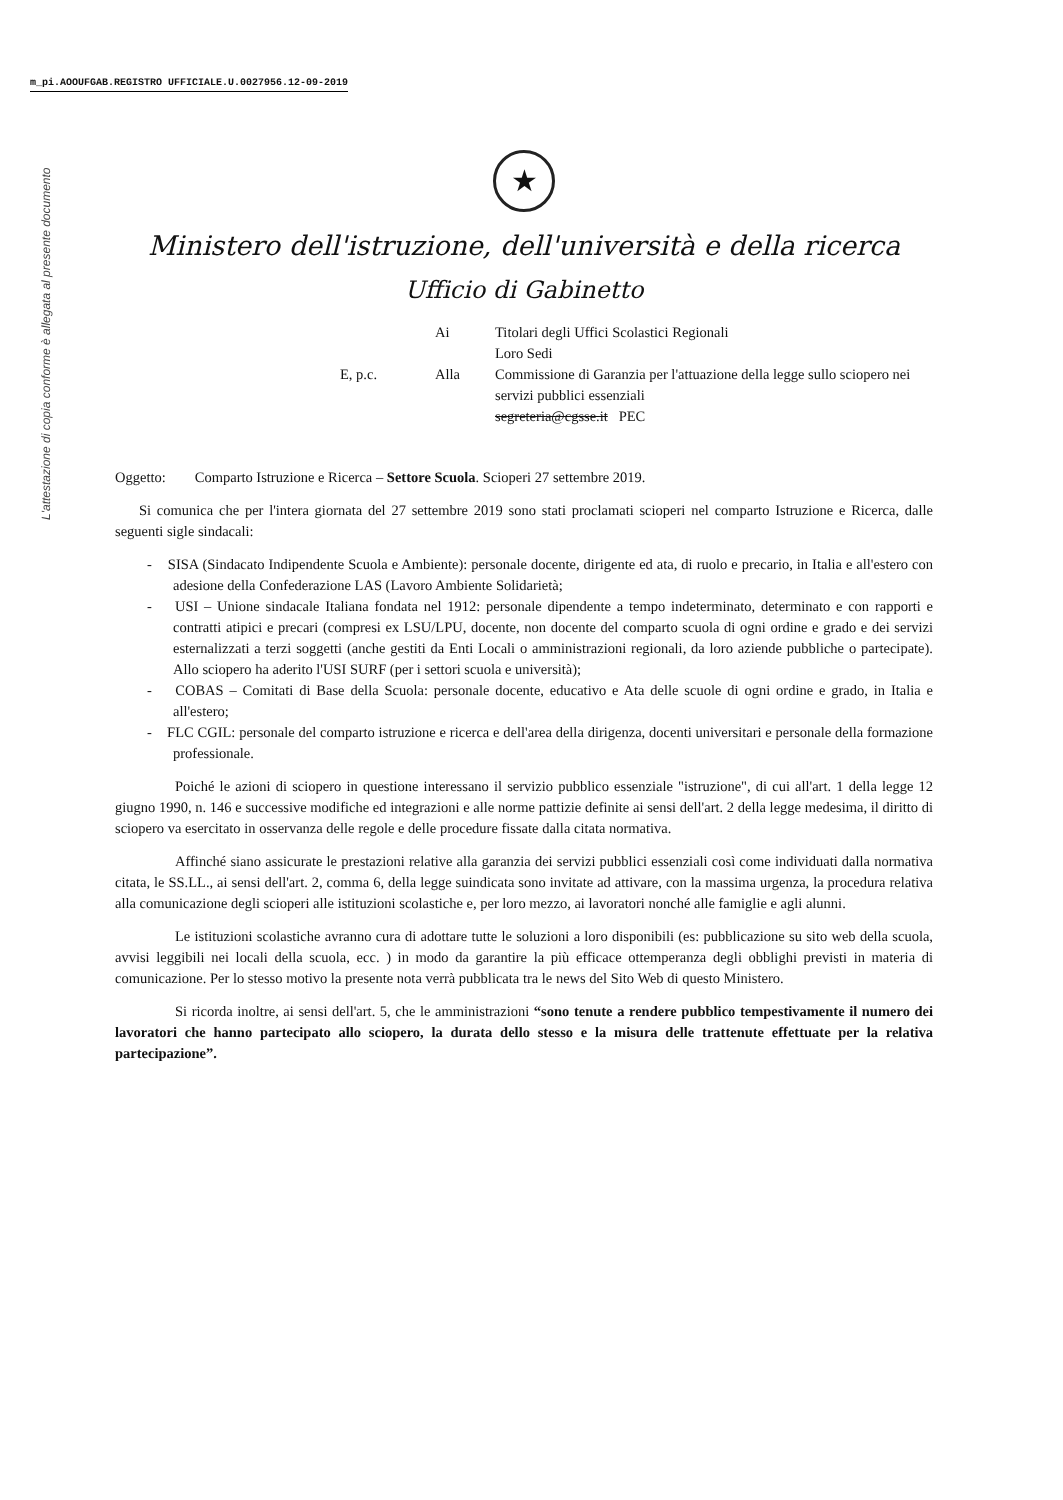m_pi.AOOUFGAB.REGISTRO UFFICIALE.U.0027956.12-09-2019
L'attestazione di copia conforme è allegata al presente documento
★
Ministero dell'istruzione, dell'università e della ricerca
Ufficio di Gabinetto
Ai
Titolari degli Uffici Scolastici Regionali
Loro Sedi
E, p.c.
Alla
Commissione di Garanzia per l'attuazione della legge sullo sciopero nei servizi pubblici essenziali
segreteria@cgsse.it PEC
Oggetto: Comparto Istruzione e Ricerca – Settore Scuola. Scioperi 27 settembre 2019.
Si comunica che per l'intera giornata del 27 settembre 2019 sono stati proclamati scioperi nel comparto Istruzione e Ricerca, dalle seguenti sigle sindacali:
- SISA (Sindacato Indipendente Scuola e Ambiente): personale docente, dirigente ed ata, di ruolo e precario, in Italia e all'estero con adesione della Confederazione LAS (Lavoro Ambiente Solidarietà;
- USI – Unione sindacale Italiana fondata nel 1912: personale dipendente a tempo indeterminato, determinato e con rapporti e contratti atipici e precari (compresi ex LSU/LPU, docente, non docente del comparto scuola di ogni ordine e grado e dei servizi esternalizzati a terzi soggetti (anche gestiti da Enti Locali o amministrazioni regionali, da loro aziende pubbliche o partecipate). Allo sciopero ha aderito l'USI SURF (per i settori scuola e università);
- COBAS – Comitati di Base della Scuola: personale docente, educativo e Ata delle scuole di ogni ordine e grado, in Italia e all'estero;
- FLC CGIL: personale del comparto istruzione e ricerca e dell'area della dirigenza, docenti universitari e personale della formazione professionale.
Poiché le azioni di sciopero in questione interessano il servizio pubblico essenziale "istruzione", di cui all'art. 1 della legge 12 giugno 1990, n. 146 e successive modifiche ed integrazioni e alle norme pattizie definite ai sensi dell'art. 2 della legge medesima, il diritto di sciopero va esercitato in osservanza delle regole e delle procedure fissate dalla citata normativa.
Affinché siano assicurate le prestazioni relative alla garanzia dei servizi pubblici essenziali così come individuati dalla normativa citata, le SS.LL., ai sensi dell'art. 2, comma 6, della legge suindicata sono invitate ad attivare, con la massima urgenza, la procedura relativa alla comunicazione degli scioperi alle istituzioni scolastiche e, per loro mezzo, ai lavoratori nonché alle famiglie e agli alunni.
Le istituzioni scolastiche avranno cura di adottare tutte le soluzioni a loro disponibili (es: pubblicazione su sito web della scuola, avvisi leggibili nei locali della scuola, ecc. ) in modo da garantire la più efficace ottemperanza degli obblighi previsti in materia di comunicazione. Per lo stesso motivo la presente nota verrà pubblicata tra le news del Sito Web di questo Ministero.
Si ricorda inoltre, ai sensi dell'art. 5, che le amministrazioni “sono tenute a rendere pubblico tempestivamente il numero dei lavoratori che hanno partecipato allo sciopero, la durata dello stesso e la misura delle trattenute effettuate per la relativa partecipazione”.